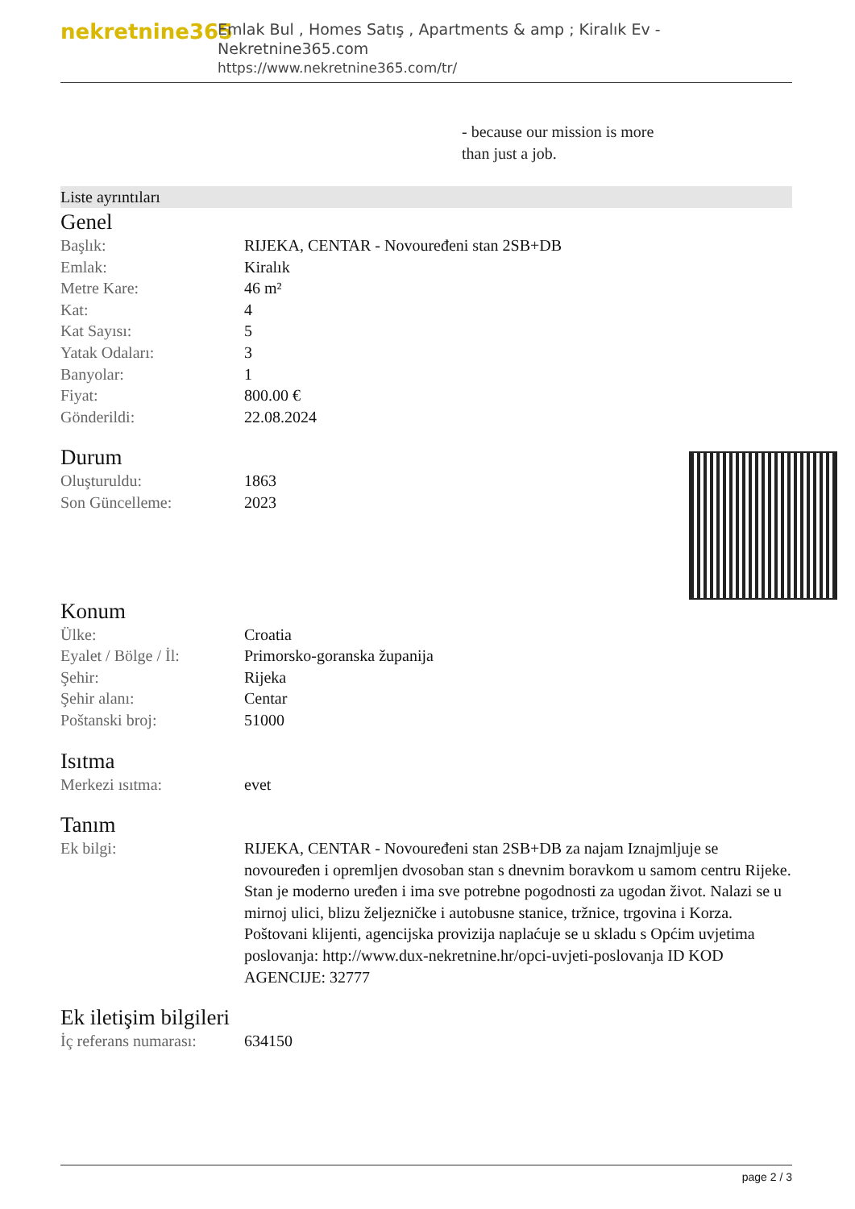nekretnine365
Emlak Bul , Homes Satış , Apartments & amp ; Kiralık Ev - Nekretnine365.com
https://www.nekretnine365.com/tr/
- because our mission is more
than just a job.
Liste ayrıntıları
Genel
| Başlık: | RIJEKA, CENTAR - Novouređeni stan 2SB+DB |
| Emlak: | Kiralık |
| Metre Kare: | 46 m² |
| Kat: | 4 |
| Kat Sayısı: | 5 |
| Yatak Odaları: | 3 |
| Banyolar: | 1 |
| Fiyat: | 800.00 € |
| Gönderildi: | 22.08.2024 |
Durum
| Oluşturuldu: | 1863 |
| Son Güncelleme: | 2023 |
Konum
| Ülke: | Croatia |
| Eyalet / Bölge / İl: | Primorsko-goranska županija |
| Şehir: | Rijeka |
| Şehir alanı: | Centar |
| Poštanski broj: | 51000 |
Isıtma
| Merkezi ısıtma: | evet |
Tanım
| Ek bilgi: | RIJEKA, CENTAR - Novouređeni stan 2SB+DB za najam Iznajmljuje se novouređen i opremljen dvosoban stan s dnevnim boravkom u samom centru Rijeke. Stan je moderno uređen i ima sve potrebne pogodnosti za ugodan život. Nalazi se u mirnoj ulici, blizu željezničke i autobusne stanice, tržnice, trgovina i Korza. Poštovani klijenti, agencijska provizija naplaćuje se u skladu s Općim uvjetima poslovanja: http://www.dux-nekretnine.hr/opci-uvjeti-poslovanja ID KOD AGENCIJE: 32777 |
Ek iletişim bilgileri
| İç referans numarası: | 634150 |
page 2 / 3